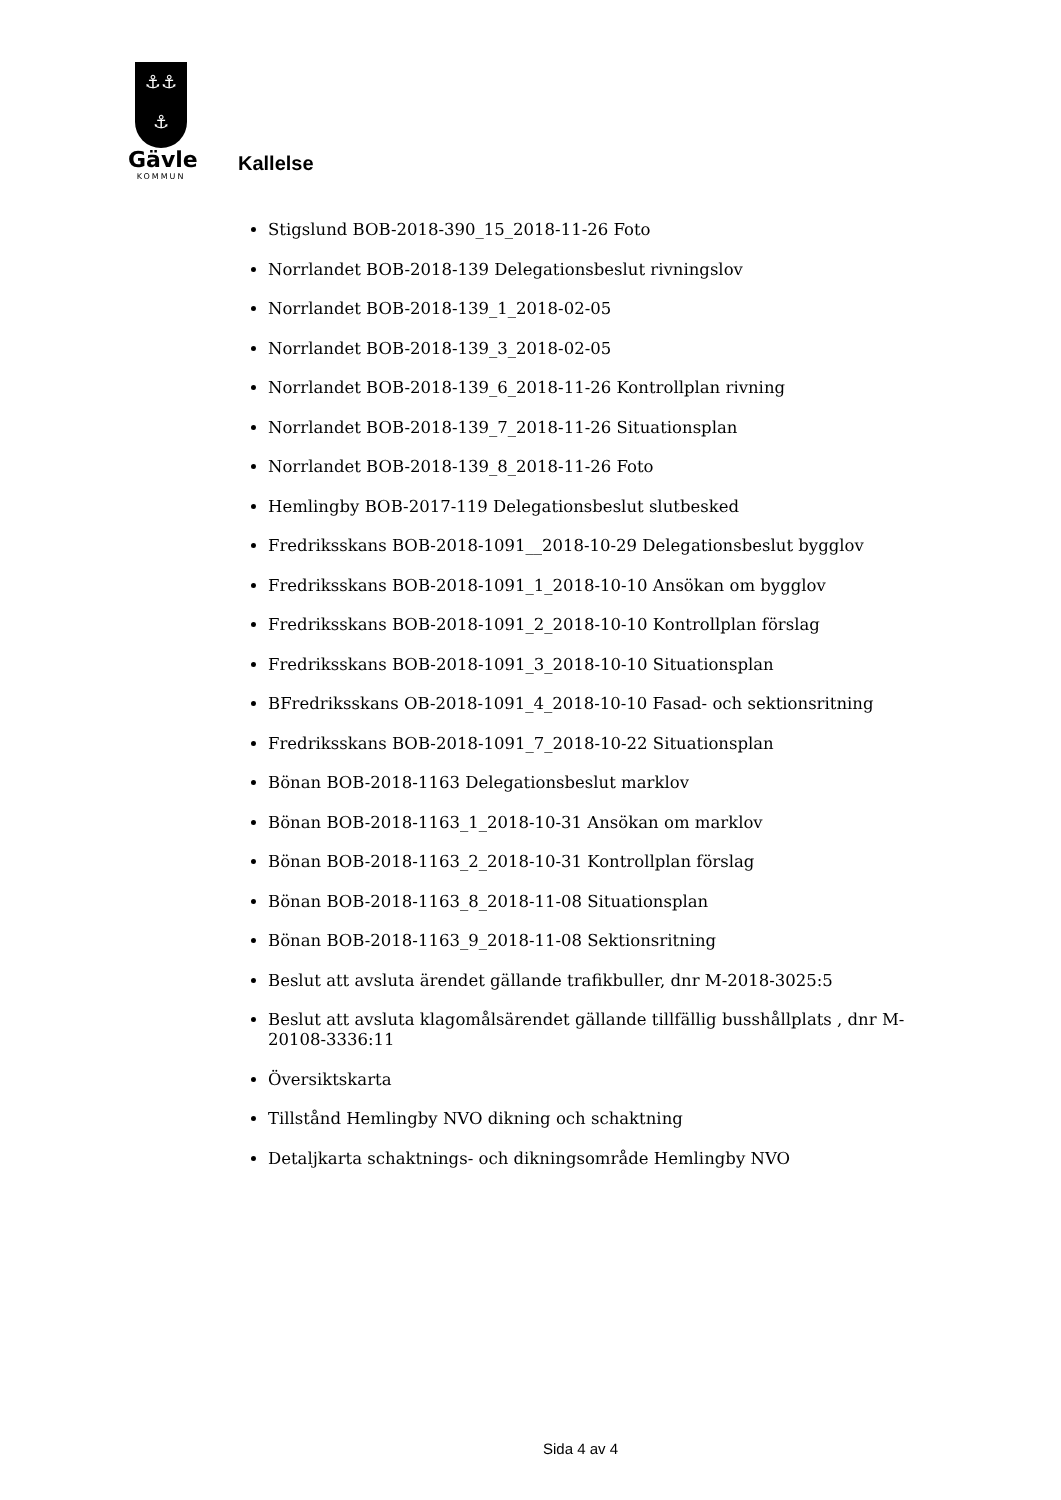⚓⚓
⚓
Gävle
KOMMUN
Kallelse
Stigslund BOB-2018-390_15_2018-11-26 Foto
Norrlandet BOB-2018-139 Delegationsbeslut rivningslov
Norrlandet BOB-2018-139_1_2018-02-05
Norrlandet BOB-2018-139_3_2018-02-05
Norrlandet BOB-2018-139_6_2018-11-26 Kontrollplan rivning
Norrlandet BOB-2018-139_7_2018-11-26 Situationsplan
Norrlandet BOB-2018-139_8_2018-11-26 Foto
Hemlingby BOB-2017-119 Delegationsbeslut slutbesked
Fredriksskans BOB-2018-1091__2018-10-29 Delegationsbeslut bygglov
Fredriksskans BOB-2018-1091_1_2018-10-10 Ansökan om bygglov
Fredriksskans BOB-2018-1091_2_2018-10-10 Kontrollplan förslag
Fredriksskans BOB-2018-1091_3_2018-10-10 Situationsplan
BFredriksskans OB-2018-1091_4_2018-10-10 Fasad- och sektionsritning
Fredriksskans BOB-2018-1091_7_2018-10-22 Situationsplan
Bönan BOB-2018-1163 Delegationsbeslut marklov
Bönan BOB-2018-1163_1_2018-10-31 Ansökan om marklov
Bönan BOB-2018-1163_2_2018-10-31 Kontrollplan förslag
Bönan BOB-2018-1163_8_2018-11-08 Situationsplan
Bönan BOB-2018-1163_9_2018-11-08 Sektionsritning
Beslut att avsluta ärendet gällande trafikbuller, dnr M-2018-3025:5
Beslut att avsluta klagomålsärendet gällande tillfällig busshållplats , dnr M-20108-3336:11
Översiktskarta
Tillstånd Hemlingby NVO dikning och schaktning
Detaljkarta schaktnings- och dikningsområde Hemlingby NVO
Sida 4 av 4